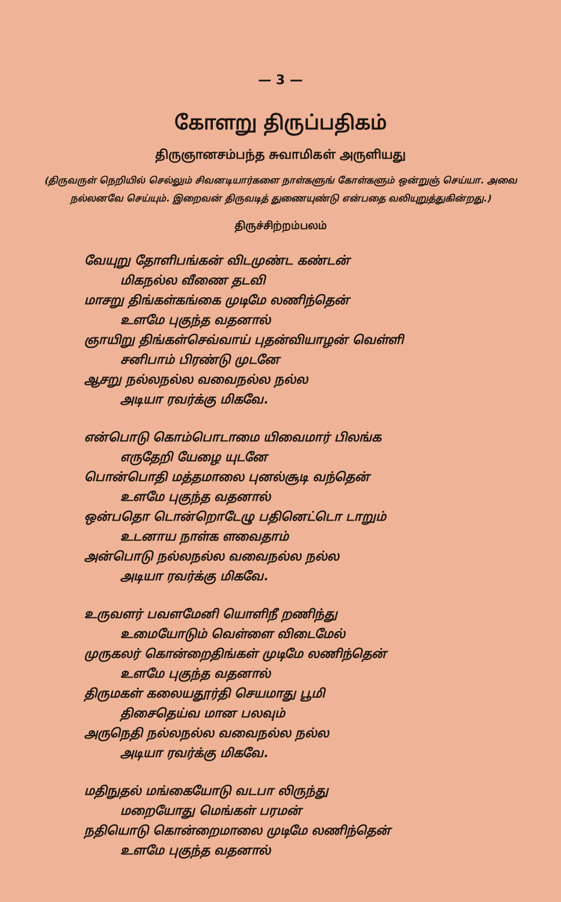— 3 —
கோளறு திருப்பதிகம்
திருஞானசம்பந்த சுவாமிகள் அருளியது
(திருவருள் நெறியில் செல்லும் சிவனடியார்களை நாள்களுங் கோள்களும் ஒன்றுஞ் செய்யா. அவை நல்லனவே செய்யும். இறைவன் திருவடித் துணையுண்டு என்பதை வலியுறுத்துகின்றது.)
திருச்சிற்றம்பலம்
வேயுறு தோளிபங்கன் விடமுண்ட கண்டன்
மிகநல்ல வீணை தடவி
மாசறு திங்கள்கங்கை முடிமே லணிந்தென்
உளமே புகுந்த வதனால்
ஞாயிறு திங்கள்செவ்வாய் புதன்வியாழன் வெள்ளி
சனிபாம் பிரண்டு முடனே
ஆசறு நல்லநல்ல வவைநல்ல நல்ல
அடியா ரவர்க்கு மிகவே.
என்பொடு கொம்பொடாமை யிவைமார் பிலங்க
எருதேறி யேழை யுடனே
பொன்பொதி மத்தமாலை புனல்சூடி வந்தென்
உளமே புகுந்த வதனால்
ஒன்பதொ டொன்றொடேழு பதினெட்டொ டாறும்
உடனாய நாள்க ளவைதாம்
அன்பொடு நல்லநல்ல வவைநல்ல நல்ல
அடியா ரவர்க்கு மிகவே.
உருவளர் பவளமேனி யொளிநீ றணிந்து
உமையோடும் வெள்ளை விடைமேல்
முருகலர் கொன்றைதிங்கள் முடிமே லணிந்தென்
உளமே புகுந்த வதனால்
திருமகள் கலையதூர்தி செயமாது பூமி
திசைதெய்வ மான பலவும்
அருநெதி நல்லநல்ல வவைநல்ல நல்ல
அடியா ரவர்க்கு மிகவே.
மதிநுதல் மங்கையோடு வடபா லிருந்து
மறையோது மெங்கள் பரமன்
நதியொடு கொன்றைமாலை முடிமே லணிந்தென்
உளமே புகுந்த வதனால்